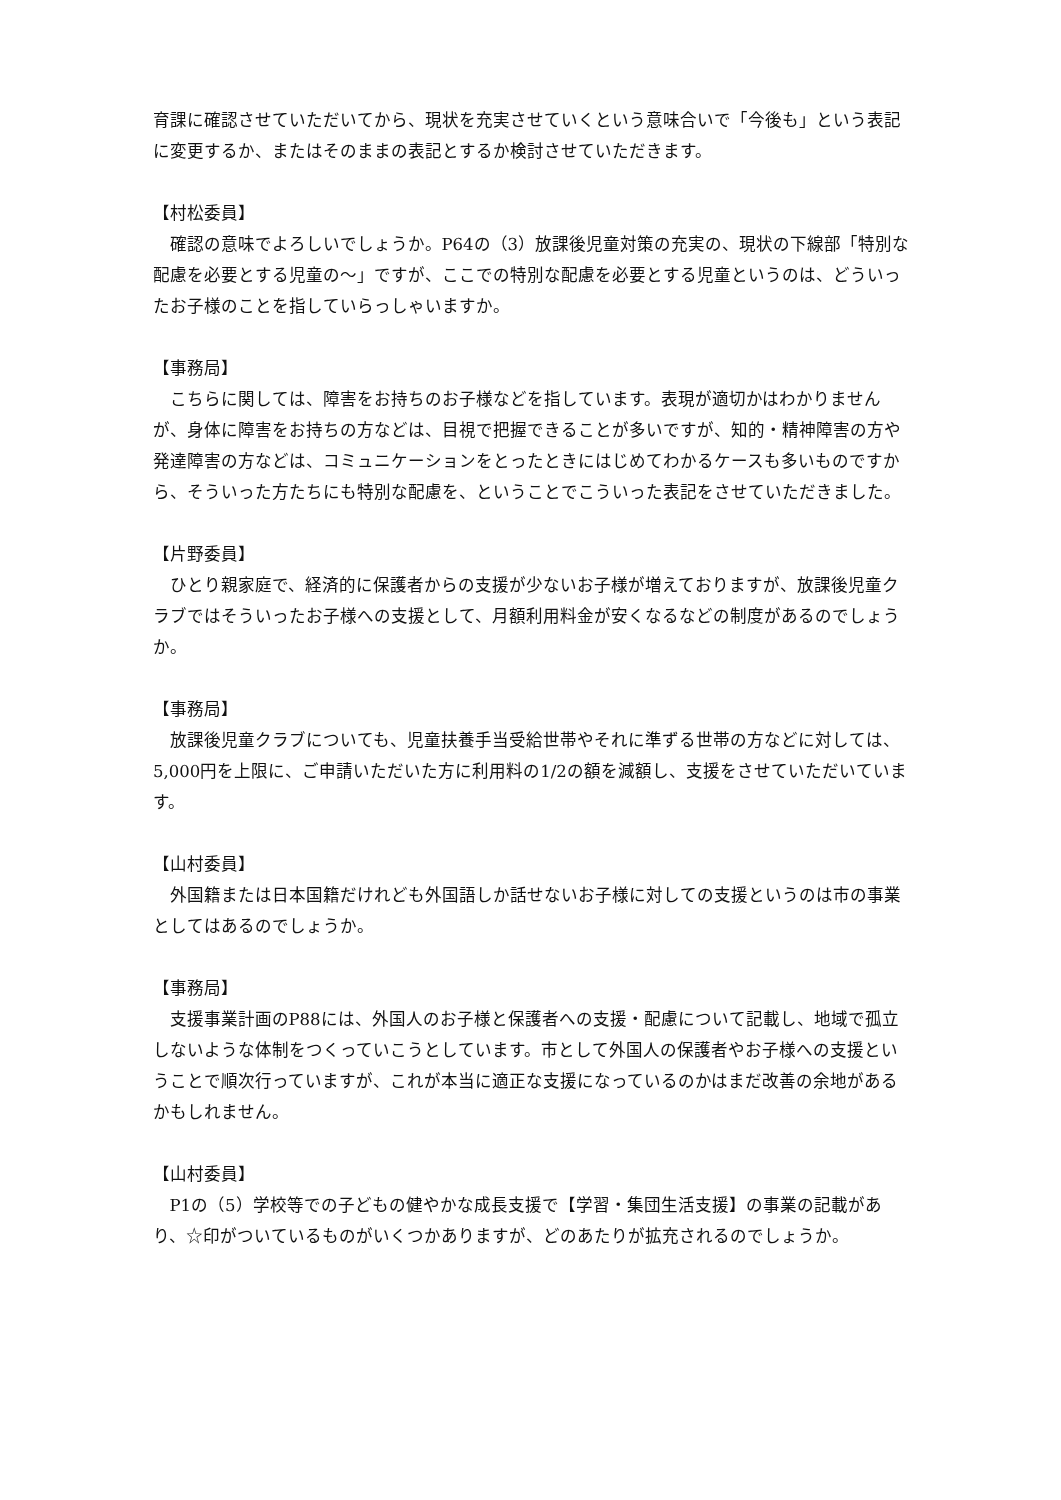育課に確認させていただいてから、現状を充実させていくという意味合いで「今後も」という表記に変更するか、またはそのままの表記とするか検討させていただきます。
【村松委員】
確認の意味でよろしいでしょうか。P64の（3）放課後児童対策の充実の、現状の下線部「特別な配慮を必要とする児童の～」ですが、ここでの特別な配慮を必要とする児童というのは、どういったお子様のことを指していらっしゃいますか。
【事務局】
こちらに関しては、障害をお持ちのお子様などを指しています。表現が適切かはわかりませんが、身体に障害をお持ちの方などは、目視で把握できることが多いですが、知的・精神障害の方や発達障害の方などは、コミュニケーションをとったときにはじめてわかるケースも多いものですから、そういった方たちにも特別な配慮を、ということでこういった表記をさせていただきました。
【片野委員】
ひとり親家庭で、経済的に保護者からの支援が少ないお子様が増えておりますが、放課後児童クラブではそういったお子様への支援として、月額利用料金が安くなるなどの制度があるのでしょうか。
【事務局】
放課後児童クラブについても、児童扶養手当受給世帯やそれに準ずる世帯の方などに対しては、5,000円を上限に、ご申請いただいた方に利用料の1/2の額を減額し、支援をさせていただいています。
【山村委員】
外国籍または日本国籍だけれども外国語しか話せないお子様に対しての支援というのは市の事業としてはあるのでしょうか。
【事務局】
支援事業計画のP88には、外国人のお子様と保護者への支援・配慮について記載し、地域で孤立しないような体制をつくっていこうとしています。市として外国人の保護者やお子様への支援ということで順次行っていますが、これが本当に適正な支援になっているのかはまだ改善の余地があるかもしれません。
【山村委員】
P1の（5）学校等での子どもの健やかな成長支援で【学習・集団生活支援】の事業の記載があり、☆印がついているものがいくつかありますが、どのあたりが拡充されるのでしょうか。